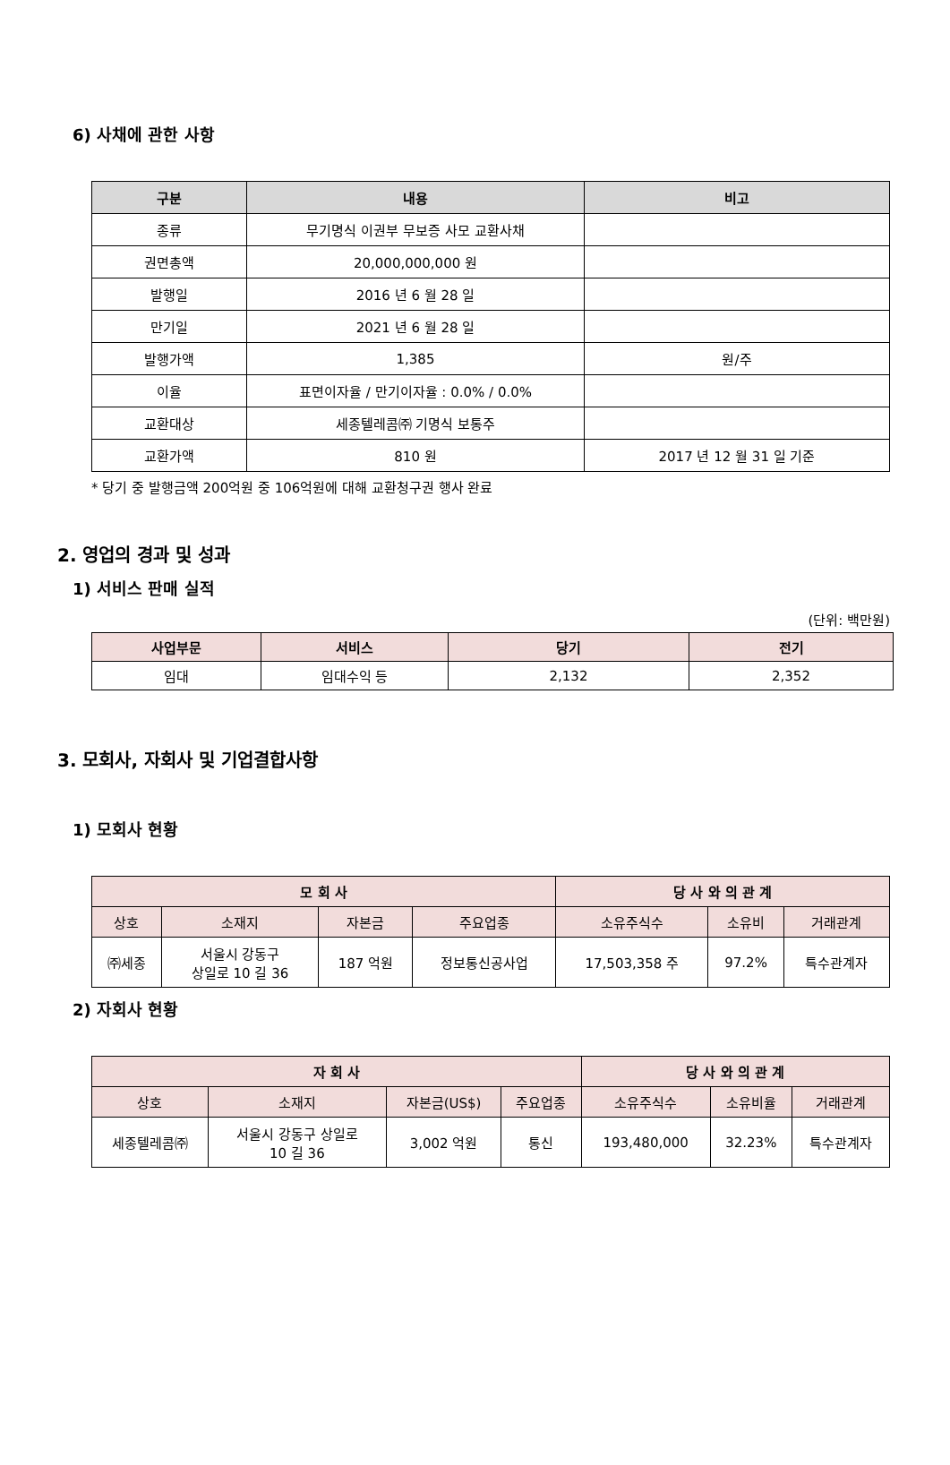6) 사채에 관한 사항
| 구분 | 내용 | 비고 |
| --- | --- | --- |
| 종류 | 무기명식 이권부 무보증 사모 교환사채 | |
| 권면총액 | 20,000,000,000 원 | |
| 발행일 | 2016 년 6 월 28 일 | |
| 만기일 | 2021 년 6 월 28 일 | |
| 발행가액 | 1,385 | 원/주 |
| 이율 | 표면이자율 / 만기이자율 : 0.0% / 0.0% | |
| 교환대상 | 세종텔레콤㈜ 기명식 보통주 | |
| 교환가액 | 810 원 | 2017 년 12 월 31 일 기준 |
* 당기 중 발행금액 200억원 중 106억원에 대해 교환청구권 행사 완료
2. 영업의 경과 및 성과
1) 서비스 판매 실적
(단위: 백만원)
| 사업부문 | 서비스 | 당기 | 전기 |
| --- | --- | --- | --- |
| 임대 | 임대수익 등 | 2,132 | 2,352 |
3. 모회사, 자회사 및 기업결합사항
1) 모회사 현황
| 모 회 사 | | | | 당 사 와 의 관 계 | | |
| --- | --- | --- | --- | --- | --- | --- |
| 상호 | 소재지 | 자본금 | 주요업종 | 소유주식수 | 소유비 | 거래관계 |
| ㈜세종 | 서울시 강동구 상일로 10 길 36 | 187 억원 | 정보통신공사업 | 17,503,358 주 | 97.2% | 특수관계자 |
2) 자회사 현황
| 자 회 사 | | | | 당 사 와 의 관 계 | | |
| --- | --- | --- | --- | --- | --- | --- |
| 상호 | 소재지 | 자본금(US$) | 주요업종 | 소유주식수 | 소유비율 | 거래관계 |
| 세종텔레콤㈜ | 서울시 강동구 상일로 10 길 36 | 3,002 억원 | 통신 | 193,480,000 | 32.23% | 특수관계자 |